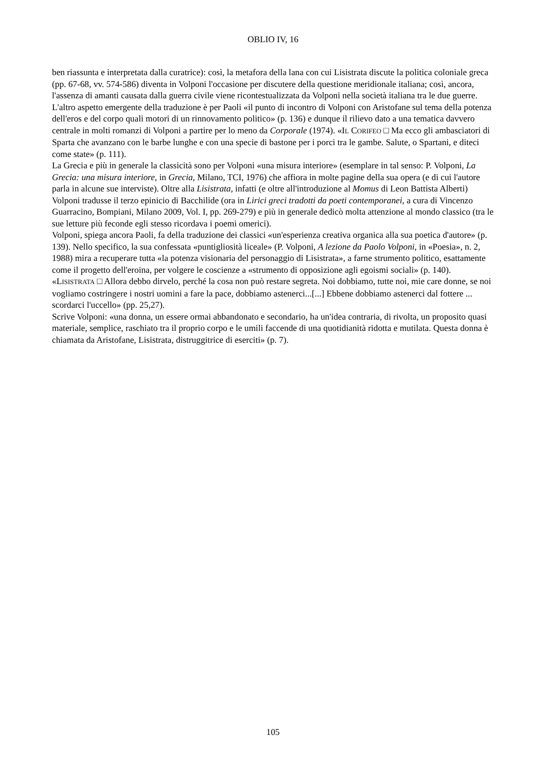OBLIO IV, 16
ben riassunta e interpretata dalla curatrice): così, la metafora della lana con cui Lisistrata discute la politica coloniale greca (pp. 67-68, vv. 574-586) diventa in Volponi l'occasione per discutere della questione meridionale italiana; così, ancora, l'assenza di amanti causata dalla guerra civile viene ricontestualizzata da Volponi nella società italiana tra le due guerre.
L'altro aspetto emergente della traduzione è per Paoli «il punto di incontro di Volponi con Aristofane sul tema della potenza dell'eros e del corpo quali motori di un rinnovamento politico» (p. 136) e dunque il rilievo dato a una tematica davvero centrale in molti romanzi di Volponi a partire per lo meno da Corporale (1974). «IL CORIFEO □ Ma ecco gli ambasciatori di Sparta che avanzano con le barbe lunghe e con una specie di bastone per i porci tra le gambe. Salute, o Spartani, e diteci come state» (p. 111).
La Grecia e più in generale la classicità sono per Volponi «una misura interiore» (esemplare in tal senso: P. Volponi, La Grecia: una misura interiore, in Grecia, Milano, TCI, 1976) che affiora in molte pagine della sua opera (e di cui l'autore parla in alcune sue interviste). Oltre alla Lisistrata, infatti (e oltre all'introduzione al Momus di Leon Battista Alberti) Volponi tradusse il terzo epinicio di Bacchilide (ora in Lirici greci tradotti da poeti contemporanei, a cura di Vincenzo Guarracino, Bompiani, Milano 2009, Vol. I, pp. 269-279) e più in generale dedicò molta attenzione al mondo classico (tra le sue letture più feconde egli stesso ricordava i poemi omerici).
Volponi, spiega ancora Paoli, fa della traduzione dei classici «un'esperienza creativa organica alla sua poetica d'autore» (p. 139). Nello specifico, la sua confessata «puntigliosità liceale» (P. Volponi, A lezione da Paolo Volponi, in «Poesia», n. 2, 1988) mira a recuperare tutta «la potenza visionaria del personaggio di Lisistrata», a farne strumento politico, esattamente come il progetto dell'eroina, per volgere le coscienze a «strumento di opposizione agli egoismi sociali» (p. 140).
«LISISTRATA □ Allora debbo dirvelo, perché la cosa non può restare segreta. Noi dobbiamo, tutte noi, mie care donne, se noi vogliamo costringere i nostri uomini a fare la pace, dobbiamo astenerci...[...] Ebbene dobbiamo astenerci dal fottere ... scordarci l'uccello» (pp. 25,27).
Scrive Volponi: «una donna, un essere ormai abbandonato e secondario, ha un'idea contraria, di rivolta, un proposito quasi materiale, semplice, raschiato tra il proprio corpo e le umili faccende di una quotidianità ridotta e mutilata. Questa donna è chiamata da Aristofane, Lisistrata, distruggitrice di eserciti» (p. 7).
105